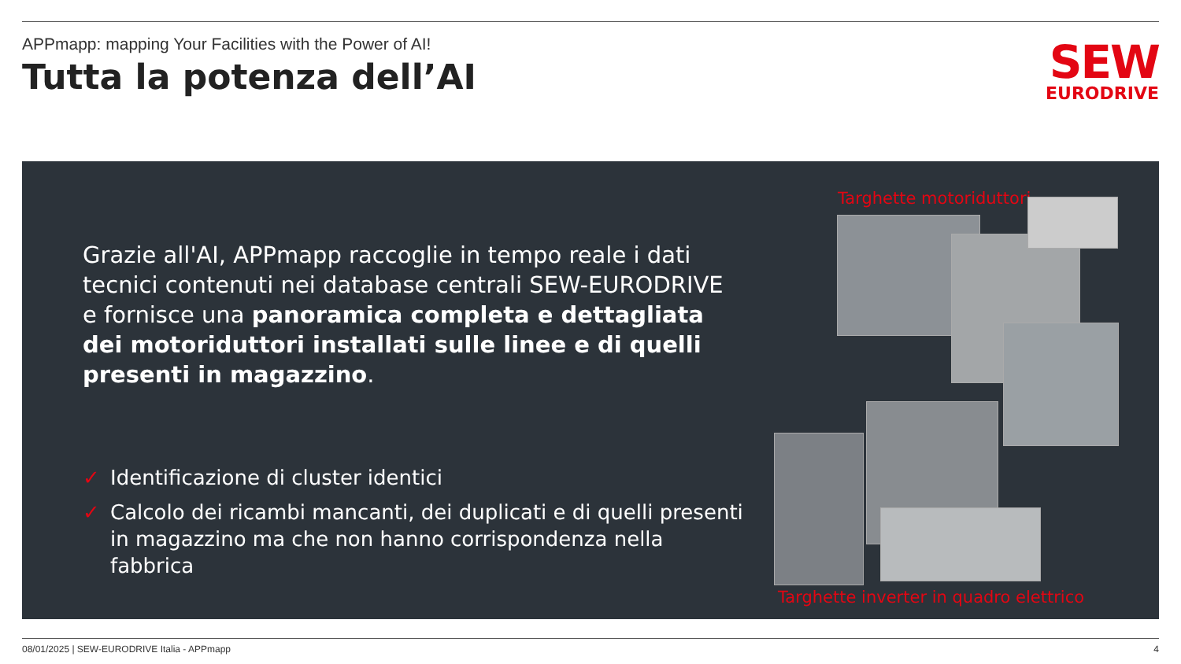APPmapp: mapping Your Facilities with the Power of AI!
Tutta la potenza dell’AI
SEW
EURODRIVE
Grazie all'AI, APPmapp raccoglie in tempo reale i dati tecnici contenuti nei database centrali SEW-EURODRIVE e fornisce una panoramica completa e dettagliata dei motoriduttori installati sulle linee e di quelli presenti in magazzino.
✓ Identificazione di cluster identici
✓ Calcolo dei ricambi mancanti, dei duplicati e di quelli presenti in magazzino ma che non hanno corrispondenza nella fabbrica
Targhette motoriduttori
Targhette inverter in quadro elettrico
08/01/2025 | SEW-EURODRIVE Italia - APPmapp 4